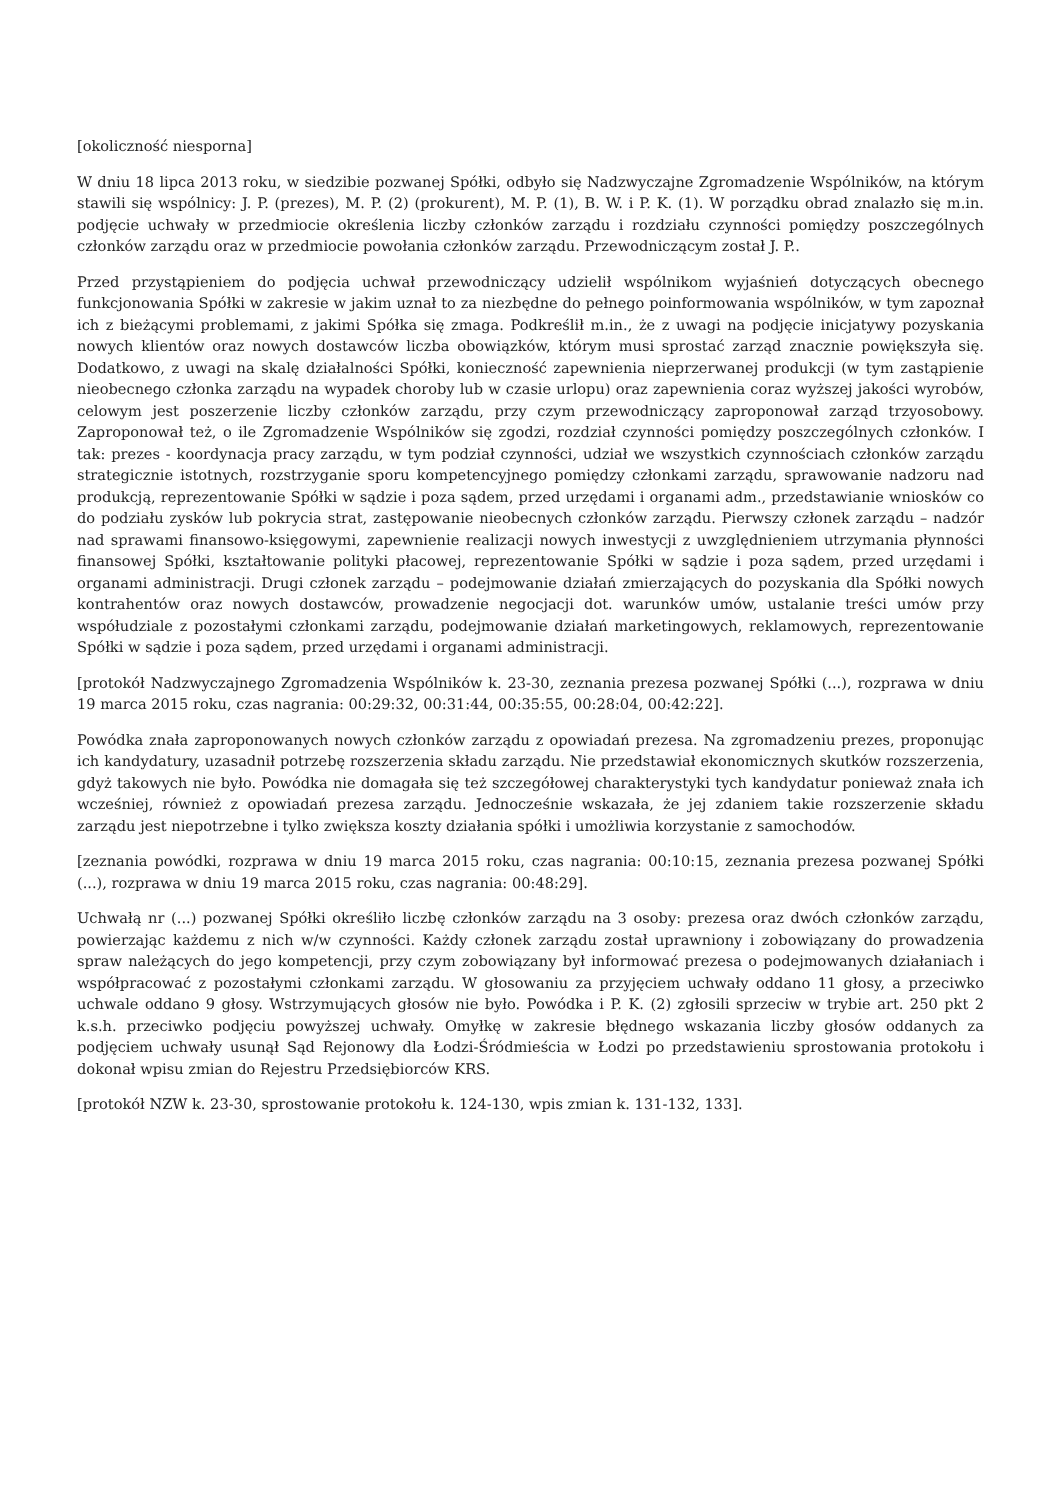[okoliczność niesporna]
W dniu 18 lipca 2013 roku, w siedzibie pozwanej Spółki, odbyło się Nadzwyczajne Zgromadzenie Wspólników, na którym stawili się wspólnicy: J. P. (prezes), M. P. (2) (prokurent), M. P. (1), B. W. i P. K. (1). W porządku obrad znalazło się m.in. podjęcie uchwały w przedmiocie określenia liczby członków zarządu i rozdziału czynności pomiędzy poszczególnych członków zarządu oraz w przedmiocie powołania członków zarządu. Przewodniczącym został J. P..
Przed przystąpieniem do podjęcia uchwał przewodniczący udzielił wspólnikom wyjaśnień dotyczących obecnego funkcjonowania Spółki w zakresie w jakim uznał to za niezbędne do pełnego poinformowania wspólników, w tym zapoznał ich z bieżącymi problemami, z jakimi Spółka się zmaga. Podkreślił m.in., że z uwagi na podjęcie inicjatywy pozyskania nowych klientów oraz nowych dostawców liczba obowiązków, którym musi sprostać zarząd znacznie powiększyła się. Dodatkowo, z uwagi na skalę działalności Spółki, konieczność zapewnienia nieprzerwanej produkcji (w tym zastąpienie nieobecnego członka zarządu na wypadek choroby lub w czasie urlopu) oraz zapewnienia coraz wyższej jakości wyrobów, celowym jest poszerzenie liczby członków zarządu, przy czym przewodniczący zaproponował zarząd trzyosobowy. Zaproponował też, o ile Zgromadzenie Wspólników się zgodzi, rozdział czynności pomiędzy poszczególnych członków. I tak: prezes - koordynacja pracy zarządu, w tym podział czynności, udział we wszystkich czynnościach członków zarządu strategicznie istotnych, rozstrzyganie sporu kompetencyjnego pomiędzy członkami zarządu, sprawowanie nadzoru nad produkcją, reprezentowanie Spółki w sądzie i poza sądem, przed urzędami i organami adm., przedstawianie wniosków co do podziału zysków lub pokrycia strat, zastępowanie nieobecnych członków zarządu. Pierwszy członek zarządu – nadzór nad sprawami finansowo-księgowymi, zapewnienie realizacji nowych inwestycji z uwzględnieniem utrzymania płynności finansowej Spółki, kształtowanie polityki płacowej, reprezentowanie Spółki w sądzie i poza sądem, przed urzędami i organami administracji. Drugi członek zarządu – podejmowanie działań zmierzających do pozyskania dla Spółki nowych kontrahentów oraz nowych dostawców, prowadzenie negocjacji dot. warunków umów, ustalanie treści umów przy współudziale z pozostałymi członkami zarządu, podejmowanie działań marketingowych, reklamowych, reprezentowanie Spółki w sądzie i poza sądem, przed urzędami i organami administracji.
[protokół Nadzwyczajnego Zgromadzenia Wspólników k. 23-30, zeznania prezesa pozwanej Spółki (...), rozprawa w dniu 19 marca 2015 roku, czas nagrania: 00:29:32, 00:31:44, 00:35:55, 00:28:04, 00:42:22].
Powódka znała zaproponowanych nowych członków zarządu z opowiadań prezesa. Na zgromadzeniu prezes, proponując ich kandydatury, uzasadnił potrzebę rozszerzenia składu zarządu. Nie przedstawiał ekonomicznych skutków rozszerzenia, gdyż takowych nie było. Powódka nie domagała się też szczegółowej charakterystyki tych kandydatur ponieważ znała ich wcześniej, również z opowiadań prezesa zarządu. Jednocześnie wskazała, że jej zdaniem takie rozszerzenie składu zarządu jest niepotrzebne i tylko zwiększa koszty działania spółki i umożliwia korzystanie z samochodów.
[zeznania powódki, rozprawa w dniu 19 marca 2015 roku, czas nagrania: 00:10:15, zeznania prezesa pozwanej Spółki (...), rozprawa w dniu 19 marca 2015 roku, czas nagrania: 00:48:29].
Uchwałą nr (...) pozwanej Spółki określiło liczbę członków zarządu na 3 osoby: prezesa oraz dwóch członków zarządu, powierzając każdemu z nich w/w czynności. Każdy członek zarządu został uprawniony i zobowiązany do prowadzenia spraw należących do jego kompetencji, przy czym zobowiązany był informować prezesa o podejmowanych działaniach i współpracować z pozostałymi członkami zarządu. W głosowaniu za przyjęciem uchwały oddano 11 głosy, a przeciwko uchwale oddano 9 głosy. Wstrzymujących głosów nie było. Powódka i P. K. (2) zgłosili sprzeciw w trybie art. 250 pkt 2 k.s.h. przeciwko podjęciu powyższej uchwały. Omyłkę w zakresie błędnego wskazania liczby głosów oddanych za podjęciem uchwały usunął Sąd Rejonowy dla Łodzi-Śródmieścia w Łodzi po przedstawieniu sprostowania protokołu i dokonał wpisu zmian do Rejestru Przedsiębiorców KRS.
[protokół NZW k. 23-30, sprostowanie protokołu k. 124-130, wpis zmian k. 131-132, 133].